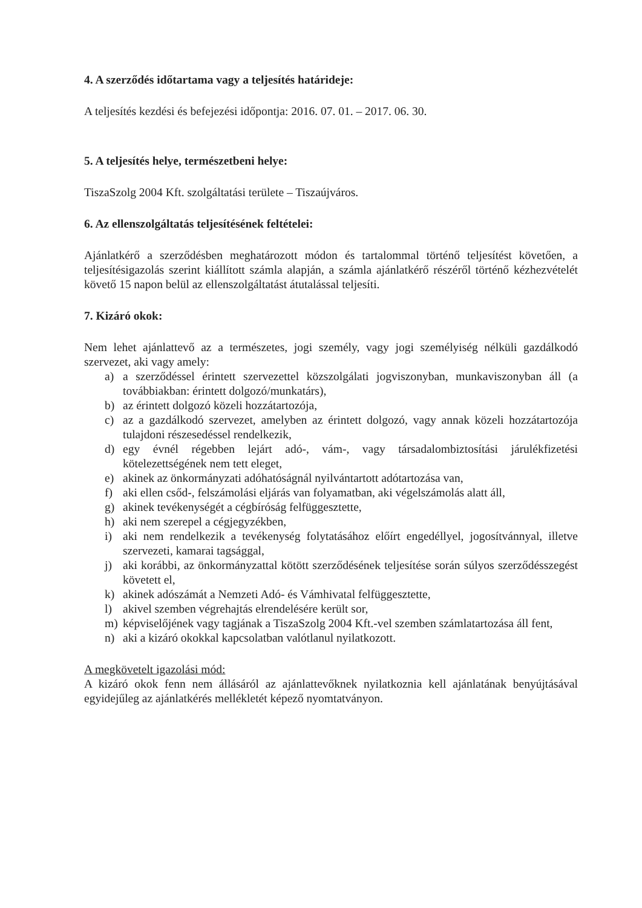4. A szerződés időtartama vagy a teljesítés határideje:
A teljesítés kezdési és befejezési időpontja: 2016. 07. 01. – 2017. 06. 30.
5. A teljesítés helye, természetbeni helye:
TiszaSzolg 2004 Kft. szolgáltatási területe – Tiszaújváros.
6. Az ellenszolgáltatás teljesítésének feltételei:
Ajánlatkérő a szerződésben meghatározott módon és tartalommal történő teljesítést követően, a teljesítésigazolás szerint kiállított számla alapján, a számla ajánlatkérő részéről történő kézhezvételét követő 15 napon belül az ellenszolgáltatást átutalással teljesíti.
7. Kizáró okok:
Nem lehet ajánlattevő az a természetes, jogi személy, vagy jogi személyiség nélküli gazdálkodó szervezet, aki vagy amely:
a) a szerződéssel érintett szervezettel közszolgálati jogviszonyban, munkaviszonyban áll (a továbbiakban: érintett dolgozó/munkatárs),
b) az érintett dolgozó közeli hozzátartozója,
c) az a gazdálkodó szervezet, amelyben az érintett dolgozó, vagy annak közeli hozzátartozója tulajdoni részesedéssel rendelkezik,
d) egy évnél régebben lejárt adó-, vám-, vagy társadalombiztosítási járulékfizetési kötelezettségének nem tett eleget,
e) akinek az önkormányzati adóhatóságnál nyilvántartott adótartozása van,
f) aki ellen csőd-, felszámolási eljárás van folyamatban, aki végelszámolás alatt áll,
g) akinek tevékenységét a cégbíróság felfüggesztette,
h) aki nem szerepel a cégjegyzékben,
i) aki nem rendelkezik a tevékenység folytatásához előírt engedéllyel, jogosítvánnyal, illetve szervezeti, kamarai tagsággal,
j) aki korábbi, az önkormányzattal kötött szerződésének teljesítése során súlyos szerződésszegést követett el,
k) akinek adószámát a Nemzeti Adó- és Vámhivatal felfüggesztette,
l) akivel szemben végrehajtás elrendelésére került sor,
m) képviselőjének vagy tagjának a TiszaSzolg 2004 Kft.-vel szemben számlatartozása áll fent,
n) aki a kizáró okokkal kapcsolatban valótlanul nyilatkozott.
A megkövetelt igazolási mód:
A kizáró okok fenn nem állásáról az ajánlattevőknek nyilatkoznia kell ajánlatának benyújtásával egyidejűleg az ajánlatkérés mellékletét képező nyomtatványon.